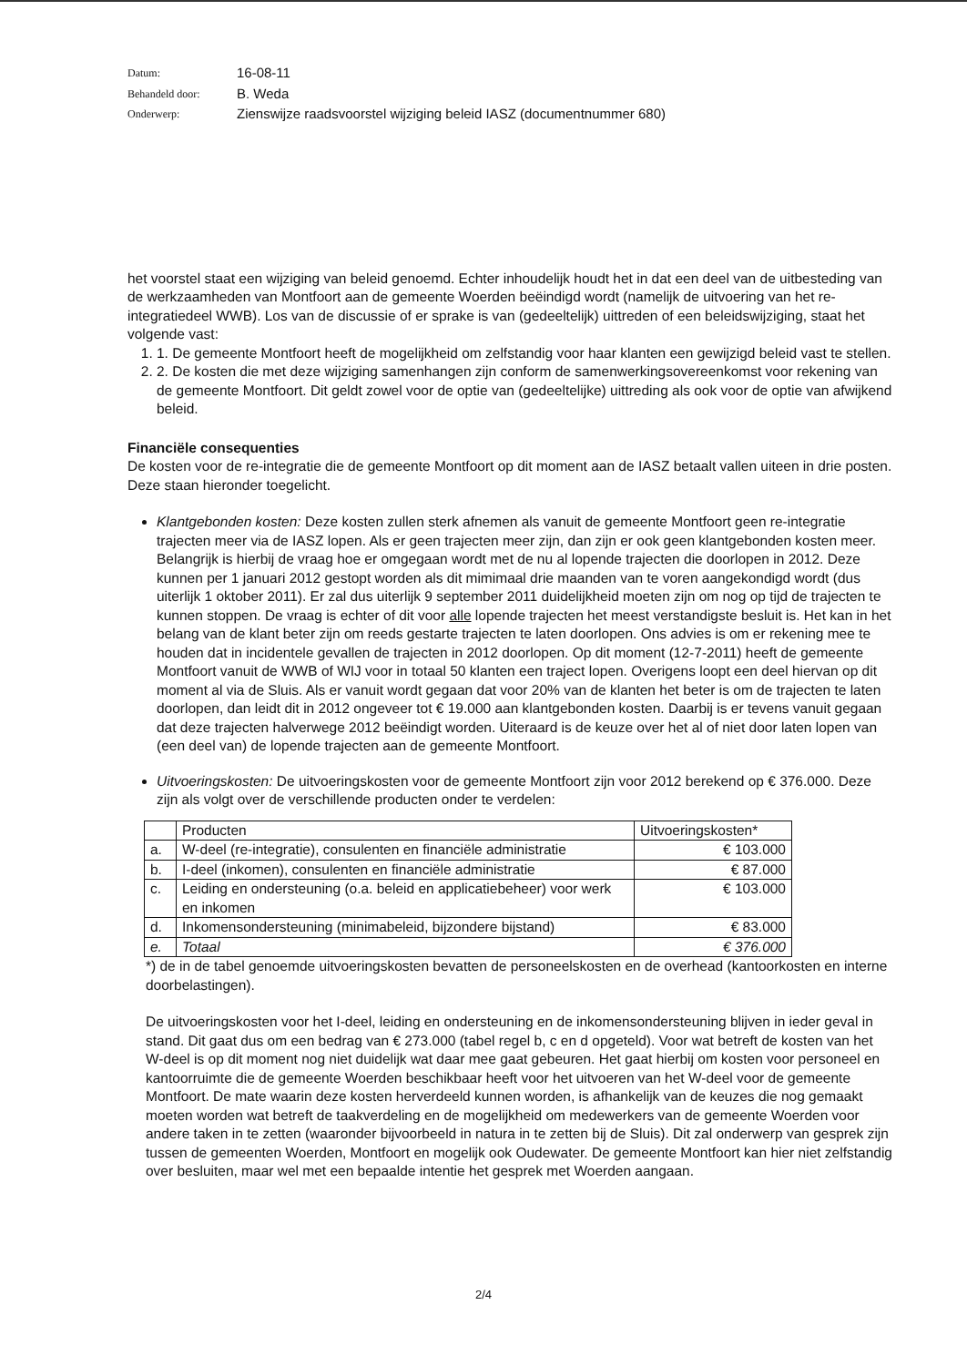Datum:
16-08-11
Behandeld door:
B. Weda
Onderwerp:
Zienswijze raadsvoorstel wijziging beleid IASZ (documentnummer 680)
het voorstel staat een wijziging van beleid genoemd. Echter inhoudelijk houdt het in dat een deel van de uitbesteding van de werkzaamheden van Montfoort aan de gemeente Woerden beëindigd wordt (namelijk de uitvoering van het re-integratiedeel WWB). Los van de discussie of er sprake is van (gedeeltelijk) uittreden of een beleidswijziging, staat het volgende vast:
1. 1. De gemeente Montfoort heeft de mogelijkheid om zelfstandig voor haar klanten een gewijzigd beleid vast te stellen.
2. 2. De kosten die met deze wijziging samenhangen zijn conform de samenwerkingsovereenkomst voor rekening van de gemeente Montfoort. Dit geldt zowel voor de optie van (gedeeltelijke) uittreding als ook voor de optie van afwijkend beleid.
Financiële consequenties
De kosten voor de re-integratie die de gemeente Montfoort op dit moment aan de IASZ betaalt vallen uiteen in drie posten. Deze staan hieronder toegelicht.
Klantgebonden kosten: Deze kosten zullen sterk afnemen als vanuit de gemeente Montfoort geen re-integratie trajecten meer via de IASZ lopen. Als er geen trajecten meer zijn, dan zijn er ook geen klantgebonden kosten meer. Belangrijk is hierbij de vraag hoe er omgegaan wordt met de nu al lopende trajecten die doorlopen in 2012. Deze kunnen per 1 januari 2012 gestopt worden als dit mimimaal drie maanden van te voren aangekondigd wordt (dus uiterlijk 1 oktober 2011). Er zal dus uiterlijk 9 september 2011 duidelijkheid moeten zijn om nog op tijd de trajecten te kunnen stoppen. De vraag is echter of dit voor alle lopende trajecten het meest verstandigste besluit is. Het kan in het belang van de klant beter zijn om reeds gestarte trajecten te laten doorlopen. Ons advies is om er rekening mee te houden dat in incidentele gevallen de trajecten in 2012 doorlopen. Op dit moment (12-7-2011) heeft de gemeente Montfoort vanuit de WWB of WIJ voor in totaal 50 klanten een traject lopen. Overigens loopt een deel hiervan op dit moment al via de Sluis. Als er vanuit wordt gegaan dat voor 20% van de klanten het beter is om de trajecten te laten doorlopen, dan leidt dit in 2012 ongeveer tot € 19.000 aan klantgebonden kosten. Daarbij is er tevens vanuit gegaan dat deze trajecten halverwege 2012 beëindigt worden. Uiteraard is de keuze over het al of niet door laten lopen van (een deel van) de lopende trajecten aan de gemeente Montfoort.
Uitvoeringskosten: De uitvoeringskosten voor de gemeente Montfoort zijn voor 2012 berekend op € 376.000. Deze zijn als volgt over de verschillende producten onder te verdelen:
| | Producten | Uitvoeringskosten* |
| a. | W-deel (re-integratie), consulenten en financiële administratie | € 103.000 |
| b. | I-deel (inkomen), consulenten en financiële administratie | € 87.000 |
| c. | Leiding en ondersteuning (o.a. beleid en applicatiebeheer) voor werk en inkomen | € 103.000 |
| d. | Inkomensondersteuning (minimabeleid, bijzondere bijstand) | € 83.000 |
| e. | Totaal | € 376.000 |
*) de in de tabel genoemde uitvoeringskosten bevatten de personeelskosten en de overhead (kantoorkosten en interne doorbelastingen).
De uitvoeringskosten voor het I-deel, leiding en ondersteuning en de inkomensondersteuning blijven in ieder geval in stand. Dit gaat dus om een bedrag van € 273.000 (tabel regel b, c en d opgeteld). Voor wat betreft de kosten van het W-deel is op dit moment nog niet duidelijk wat daar mee gaat gebeuren. Het gaat hierbij om kosten voor personeel en kantoorruimte die de gemeente Woerden beschikbaar heeft voor het uitvoeren van het W-deel voor de gemeente Montfoort. De mate waarin deze kosten herverdeeld kunnen worden, is afhankelijk van de keuzes die nog gemaakt moeten worden wat betreft de taakverdeling en de mogelijkheid om medewerkers van de gemeente Woerden voor andere taken in te zetten (waaronder bijvoorbeeld in natura in te zetten bij de Sluis). Dit zal onderwerp van gesprek zijn tussen de gemeenten Woerden, Montfoort en mogelijk ook Oudewater. De gemeente Montfoort kan hier niet zelfstandig over besluiten, maar wel met een bepaalde intentie het gesprek met Woerden aangaan.
2/4